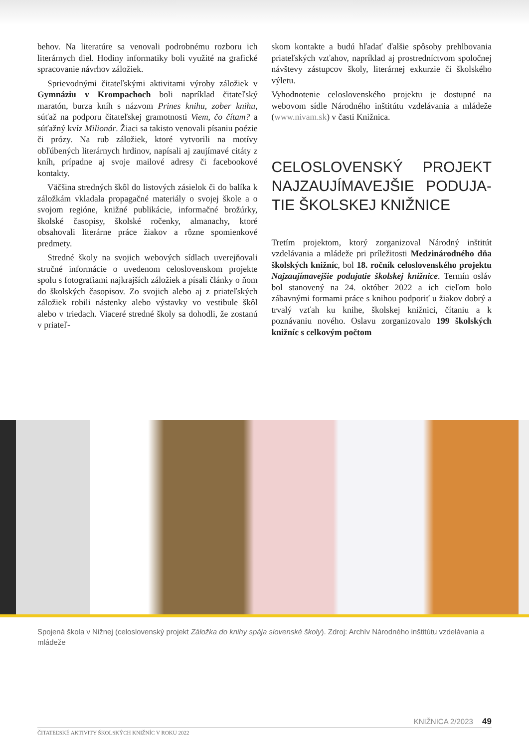behov. Na literatúre sa venovali podrobnému rozboru ich literárnych diel. Hodiny informatiky boli využité na grafické spracovanie návrhov záložiek.
Sprievodnými čitateľskými aktivitami výroby záložiek v Gymnáziu v Krompachoch boli napríklad čitateľský maratón, burza kníh s názvom Prines knihu, zober knihu, súťaž na podporu čitateľskej gramotnosti Viem, čo čítam? a súťažný kvíz Milionár. Žiaci sa takisto venovali písaniu poézie či prózy. Na rub záložiek, ktoré vytvorili na motívy obľúbených literárnych hrdinov, napísali aj zaujímavé citáty z kníh, prípadne aj svoje mailové adresy či facebookové kontakty.
Väčšina stredných škôl do listových zásielok či do balíka k záložkám vkladala propagačné materiály o svojej škole a o svojom regióne, knižné publikácie, informačné brožúrky, školské časopisy, školské ročenky, almanachy, ktoré obsahovali literárne práce žiakov a rôzne spomienkové predmety.
Stredné školy na svojich webových sídlach uverejňovali stručné informácie o uvedenom celoslovenskom projekte spolu s fotografiami najkrajších záložiek a písali články o ňom do školských časopisov. Zo svojich alebo aj z priateľských záložiek robili nástenky alebo výstavky vo vestibule škôl alebo v triedach. Viaceré stredné školy sa dohodli, že zostanú v priateľ-
skom kontakte a budú hľadať ďalšie spôsoby prehlbovania priateľských vzťahov, napríklad aj prostredníctvom spoločnej návštevy zástupcov školy, literárnej exkurzie či školského výletu.
Vyhodnotenie celoslovenského projektu je dostupné na webovom sídle Národného inštitútu vzdelávania a mládeže (www.nivam.sk) v časti Knižnica.
CELOSLOVENSKÝ PROJEKT NAJZAUJÍMAVEJŠIE PODUJA-TIE ŠKOLSKEJ KNIŽNICE
Tretím projektom, ktorý zorganizoval Národný inštitút vzdelávania a mládeže pri príležitosti Medzinárodného dňa školských knižníc, bol 18. ročník celoslovenského projektu Najzaujímavejšie podujatie školskej knižnice. Termín osláv bol stanovený na 24. október 2022 a ich cieľom bolo zábavnými formami práce s knihou podporiť u žiakov dobrý a trvalý vzťah ku knihe, školskej knižnici, čítaniu a k poznávaniu nového. Oslavu zorganizovalo 199 školských knižníc s celkovým počtom
Spojená škola v Nižnej (celoslovenský projekt Záložka do knihy spája slovenské školy). Zdroj: Archív Národného inštitútu vzdelávania a mládeže
KNIŽNICA 2/2023 49
ČITATEĽSKÉ AKTIVITY ŠKOLSKÝCH KNIŽNÍC V ROKU 2022